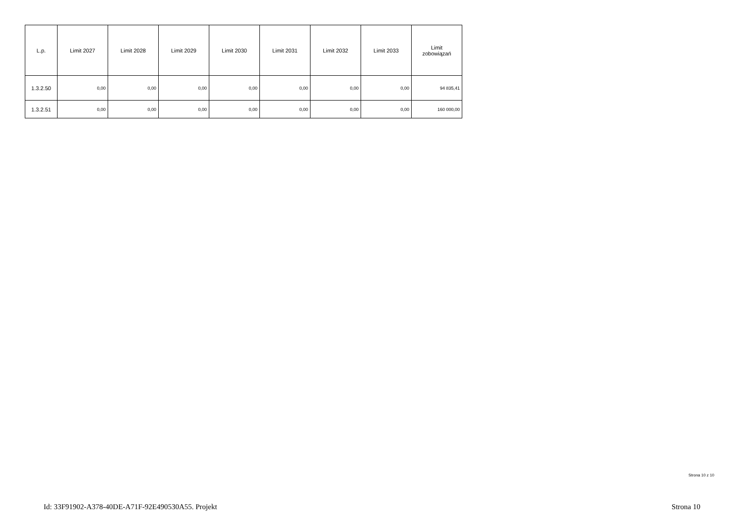| L.p. | Limit 2027 | Limit 2028 | Limit 2029 | Limit 2030 | Limit 2031 | Limit 2032 | Limit 2033 | Limit zobowiązań |
| --- | --- | --- | --- | --- | --- | --- | --- | --- |
| 1.3.2.50 | 0,00 | 0,00 | 0,00 | 0,00 | 0,00 | 0,00 | 0,00 | 94 835,41 |
| 1.3.2.51 | 0,00 | 0,00 | 0,00 | 0,00 | 0,00 | 0,00 | 0,00 | 160 000,00 |
Strona 10 z 10
Id: 33F91902-A378-40DE-A71F-92E490530A55. Projekt Strona 10